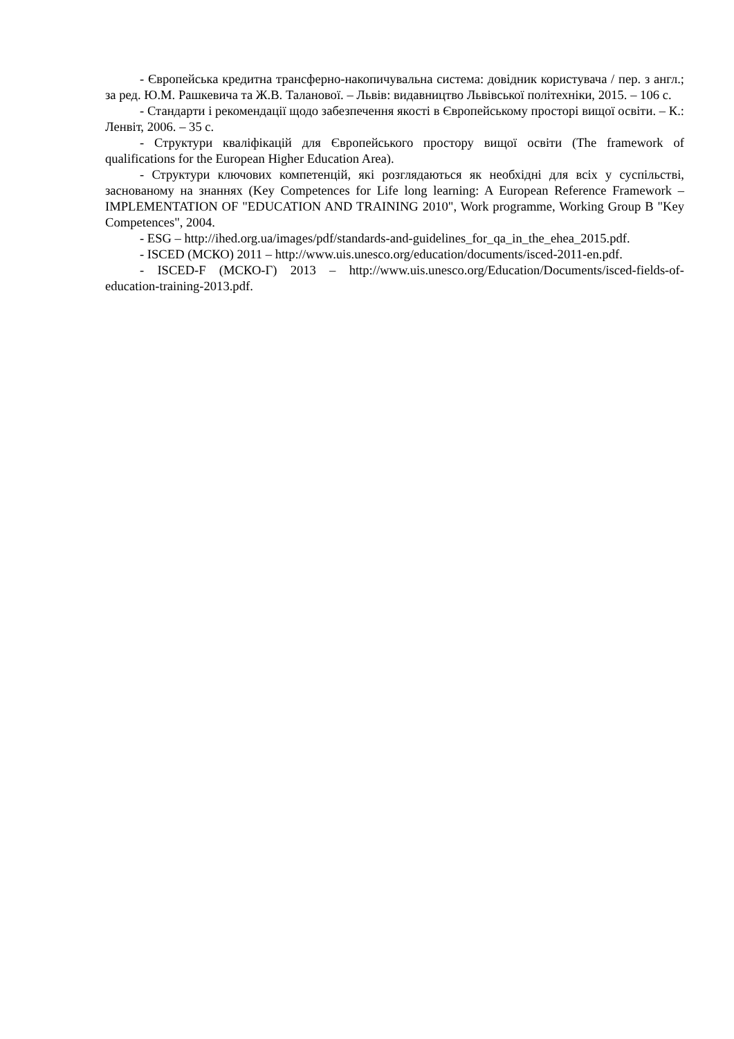- Європейська кредитна трансферно-накопичувальна система: довідник користувача / пер. з англ.; за ред. Ю.М. Рашкевича та Ж.В. Таланової. – Львів: видавництво Львівської політехніки, 2015. – 106 с.
- Стандарти і рекомендації щодо забезпечення якості в Європейському просторі вищої освіти. – К.: Ленвіт, 2006. – 35 с.
- Структури кваліфікацій для Європейського простору вищої освіти (The framework of qualifications for the European Higher Education Area).
- Структури ключових компетенцій, які розглядаються як необхідні для всіх у суспільстві, заснованому на знаннях (Key Competences for Life long learning: A European Reference Framework – IMPLEMENTATION OF "EDUCATION AND TRAINING 2010", Work programme, Working Group B "Key Competences", 2004.
- ESG – http://ihed.org.ua/images/pdf/standards-and-guidelines_for_qa_in_the_ehea_2015.pdf.
- ISCED (МСКО) 2011 – http://www.uis.unesco.org/education/documents/isced-2011-en.pdf.
- ISCED-F (МСКО-Г) 2013 – http://www.uis.unesco.org/Education/Documents/isced-fields-of-education-training-2013.pdf.